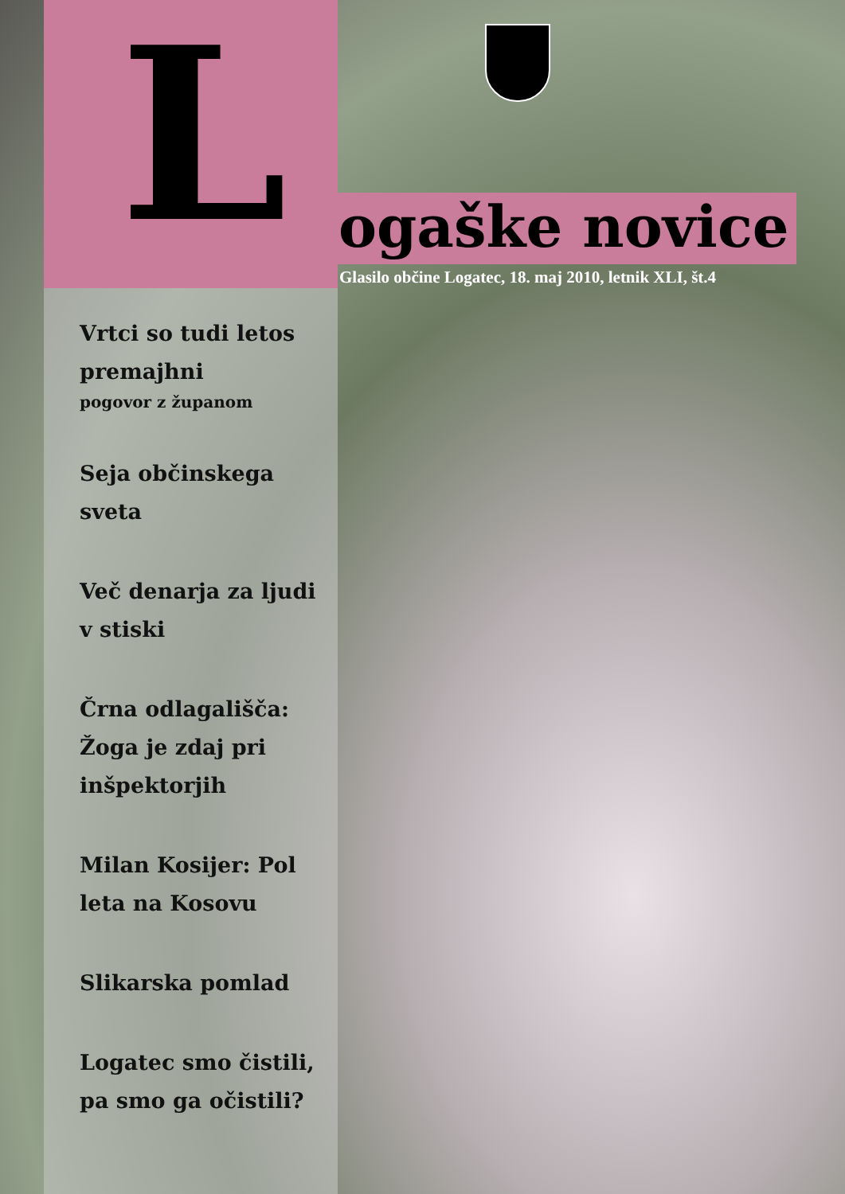L ogaške novice
Glasilo občine Logatec, 18. maj 2010, letnik XLI, št.4
Vrtci so tudi letos premajhni
pogovor z županom
Seja občinskega sveta
Več denarja za ljudi v stiski
Črna odlagališča: Žoga je zdaj pri inšpektorjih
Milan Kosijer: Pol leta na Kosovu
Slikarska pomlad
Logatec smo čistili, pa smo ga očistili?